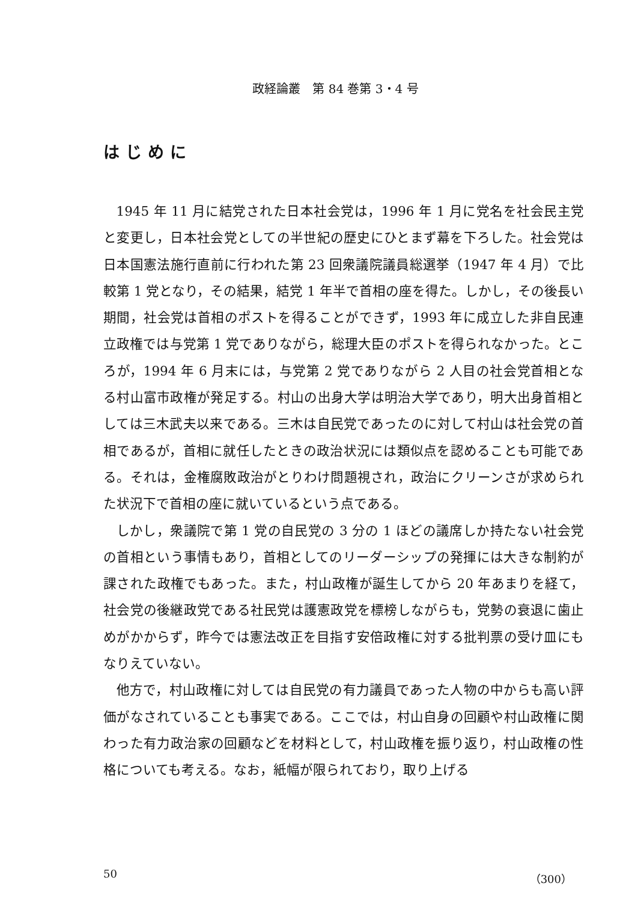政経論叢　第 84 巻第 3・4 号
はじめに
1945 年 11 月に結党された日本社会党は，1996 年 1 月に党名を社会民主党と変更し，日本社会党としての半世紀の歴史にひとまず幕を下ろした。社会党は日本国憲法施行直前に行われた第 23 回衆議院議員総選挙（1947 年 4 月）で比較第 1 党となり，その結果，結党 1 年半で首相の座を得た。しかし，その後長い期間，社会党は首相のポストを得ることができず，1993 年に成立した非自民連立政権では与党第 1 党でありながら，総理大臣のポストを得られなかった。ところが，1994 年 6 月末には，与党第 2 党でありながら 2 人目の社会党首相となる村山富市政権が発足する。村山の出身大学は明治大学であり，明大出身首相としては三木武夫以来である。三木は自民党であったのに対して村山は社会党の首相であるが，首相に就任したときの政治状況には類似点を認めることも可能である。それは，金権腐敗政治がとりわけ問題視され，政治にクリーンさが求められた状況下で首相の座に就いているという点である。
しかし，衆議院で第 1 党の自民党の 3 分の 1 ほどの議席しか持たない社会党の首相という事情もあり，首相としてのリーダーシップの発揮には大きな制約が課された政権でもあった。また，村山政権が誕生してから 20 年あまりを経て，社会党の後継政党である社民党は護憲政党を標榜しながらも，党勢の衰退に歯止めがかからず，昨今では憲法改正を目指す安倍政権に対する批判票の受け皿にもなりえていない。
他方で，村山政権に対しては自民党の有力議員であった人物の中からも高い評価がなされていることも事実である。ここでは，村山自身の回顧や村山政権に関わった有力政治家の回顧などを材料として，村山政権を振り返り，村山政権の性格についても考える。なお，紙幅が限られており，取り上げる
50 （300）